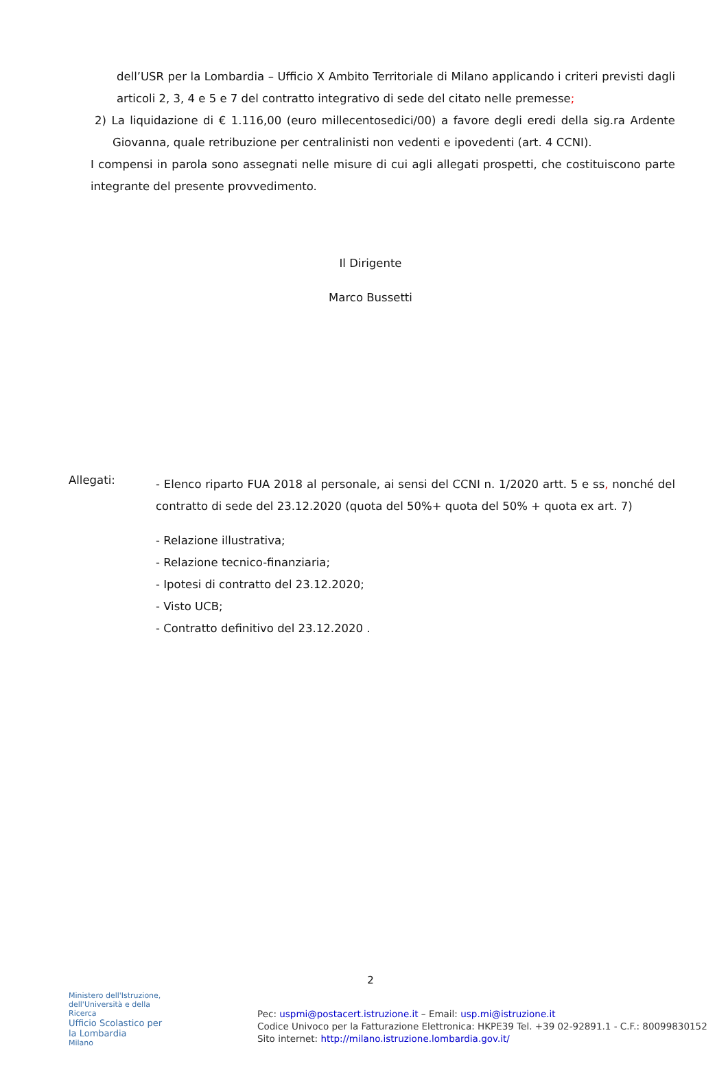dell’USR per la Lombardia – Ufficio X Ambito Territoriale di Milano applicando i criteri previsti dagli articoli 2, 3, 4 e 5 e 7 del contratto integrativo di sede del citato nelle premesse;
2) La liquidazione di € 1.116,00 (euro millecentosedici/00) a favore degli eredi della sig.ra Ardente Giovanna, quale retribuzione per centralinisti non vedenti e ipovedenti (art. 4 CCNI).
I compensi in parola sono assegnati nelle misure di cui agli allegati prospetti, che costituiscono parte integrante del presente provvedimento.
Il Dirigente
Marco Bussetti
Allegati:
- Elenco riparto FUA 2018 al personale, ai sensi del CCNI n. 1/2020 artt. 5 e ss, nonché del contratto di sede del 23.12.2020 (quota del 50%+ quota del 50% + quota ex art. 7)
- Relazione illustrativa;
- Relazione tecnico-finanziaria;
- Ipotesi di contratto del 23.12.2020;
- Visto UCB;
- Contratto definitivo del 23.12.2020 .
2
Ministero dell'Istruzione, dell'Università e della Ricerca
Ufficio Scolastico per la Lombardia
Milano
Pec: uspmi@postacert.istruzione.it – Email: usp.mi@istruzione.it
Codice Univoco per la Fatturazione Elettronica: HKPE39 Tel. +39 02-92891.1 - C.F.: 80099830152
Sito internet: http://milano.istruzione.lombardia.gov.it/